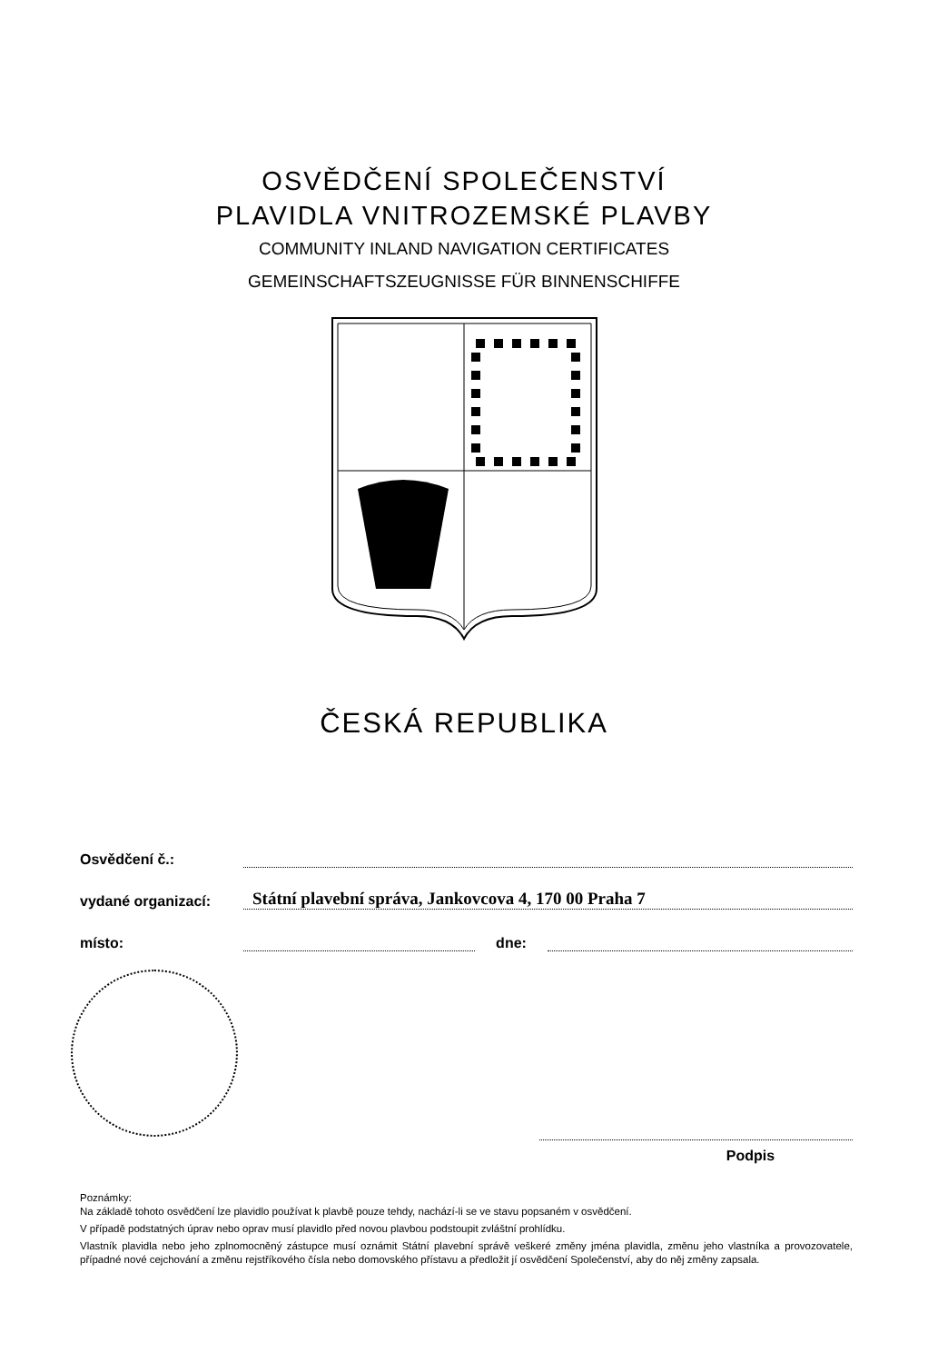OSVĚDČENÍ SPOLEČENSTVÍ
PLAVIDLA VNITROZEMSKÉ PLAVBY
COMMUNITY INLAND NAVIGATION CERTIFICATES
GEMEINSCHAFTSZEUGNISSE FÜR BINNENSCHIFFE
ČESKÁ REPUBLIKA
Osvědčení č.:
vydané organizací: Státní plavební správa, Jankovcova 4, 170 00 Praha 7
místo: dne:
Podpis
Poznámky:
Na základě tohoto osvědčení lze plavidlo používat k plavbě pouze tehdy, nachází-li se ve stavu popsaném v osvědčení.
V případě podstatných úprav nebo oprav musí plavidlo před novou plavbou podstoupit zvláštní prohlídku.
Vlastník plavidla nebo jeho zplnomocněný zástupce musí oznámit Státní plavební správě veškeré změny jména plavidla, změnu jeho vlastníka a provozovatele, případné nové cejchování a změnu rejstříkového čísla nebo domovského přístavu a předložit jí osvědčení Společenství, aby do něj změny zapsala.